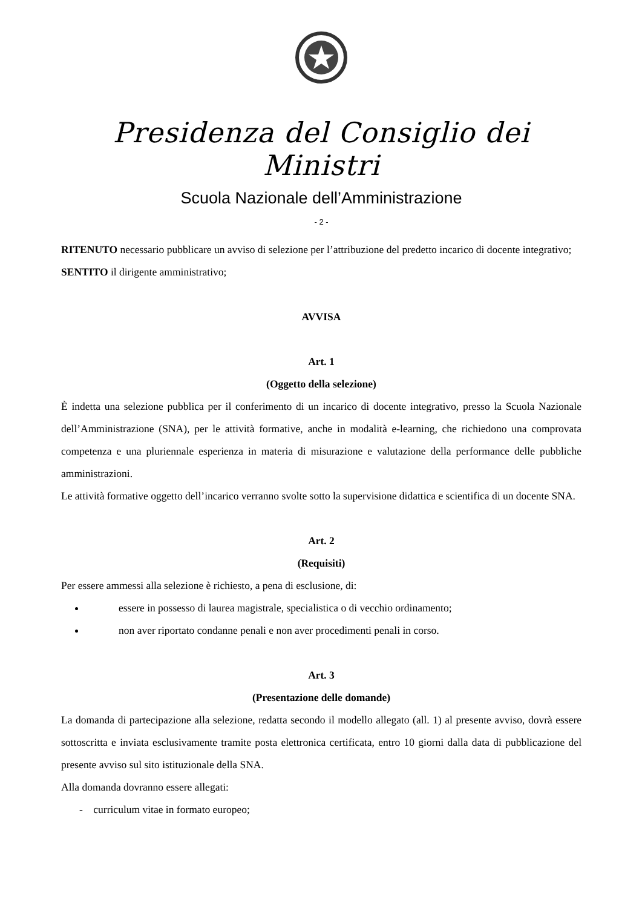Presidenza del Consiglio dei Ministri
Scuola Nazionale dell’Amministrazione
- 2 -
RITENUTO necessario pubblicare un avviso di selezione per l’attribuzione del predetto incarico di docente integrativo;
SENTITO il dirigente amministrativo;
AVVISA
Art. 1
(Oggetto della selezione)
È indetta una selezione pubblica per il conferimento di un incarico di docente integrativo, presso la Scuola Nazionale dell’Amministrazione (SNA), per le attività formative, anche in modalità e-learning, che richiedono una comprovata competenza e una pluriennale esperienza in materia di misurazione e valutazione della performance delle pubbliche amministrazioni.
Le attività formative oggetto dell’incarico verranno svolte sotto la supervisione didattica e scientifica di un docente SNA.
Art. 2
(Requisiti)
Per essere ammessi alla selezione è richiesto, a pena di esclusione, di:
essere in possesso di laurea magistrale, specialistica o di vecchio ordinamento;
non aver riportato condanne penali e non aver procedimenti penali in corso.
Art. 3
(Presentazione delle domande)
La domanda di partecipazione alla selezione, redatta secondo il modello allegato (all. 1) al presente avviso, dovrà essere sottoscritta e inviata esclusivamente tramite posta elettronica certificata, entro 10 giorni dalla data di pubblicazione del presente avviso sul sito istituzionale della SNA.
Alla domanda dovranno essere allegati:
- curriculum vitae in formato europeo;